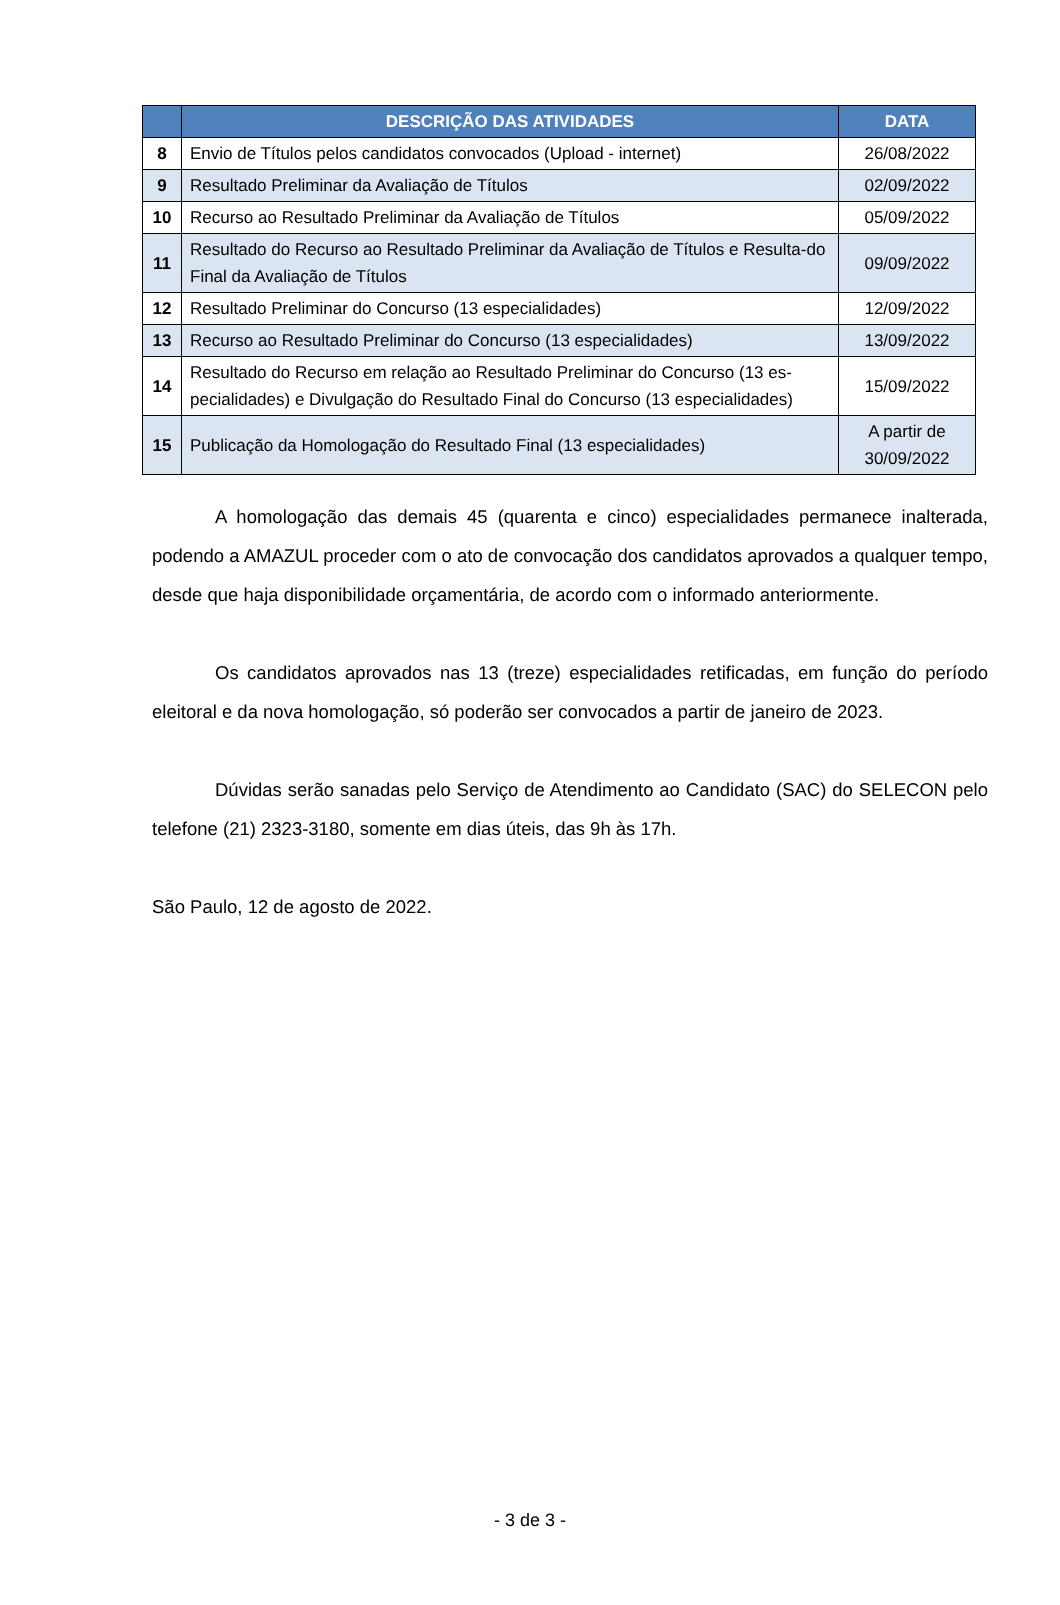| | DESCRIÇÃO DAS ATIVIDADES | DATA |
| --- | --- | --- |
| 8 | Envio de Títulos pelos candidatos convocados (Upload - internet) | 26/08/2022 |
| 9 | Resultado Preliminar da Avaliação de Títulos | 02/09/2022 |
| 10 | Recurso ao Resultado Preliminar da Avaliação de Títulos | 05/09/2022 |
| 11 | Resultado do Recurso ao Resultado Preliminar da Avaliação de Títulos e Resulta-do Final da Avaliação de Títulos | 09/09/2022 |
| 12 | Resultado Preliminar do Concurso (13 especialidades) | 12/09/2022 |
| 13 | Recurso ao Resultado Preliminar do Concurso (13 especialidades) | 13/09/2022 |
| 14 | Resultado do Recurso em relação ao Resultado Preliminar do Concurso (13 es-pecialidades) e Divulgação do Resultado Final do Concurso (13 especialidades) | 15/09/2022 |
| 15 | Publicação da Homologação do Resultado Final (13 especialidades) | A partir de 30/09/2022 |
A homologação das demais 45 (quarenta e cinco) especialidades permanece inalterada, podendo a AMAZUL proceder com o ato de convocação dos candidatos aprovados a qualquer tempo, desde que haja disponibilidade orçamentária, de acordo com o informado anteriormente.
Os candidatos aprovados nas 13 (treze) especialidades retificadas, em função do período eleitoral e da nova homologação, só poderão ser convocados a partir de janeiro de 2023.
Dúvidas serão sanadas pelo Serviço de Atendimento ao Candidato (SAC) do SELECON pelo telefone (21) 2323-3180, somente em dias úteis, das 9h às 17h.
São Paulo, 12 de agosto de 2022.
- 3 de 3 -